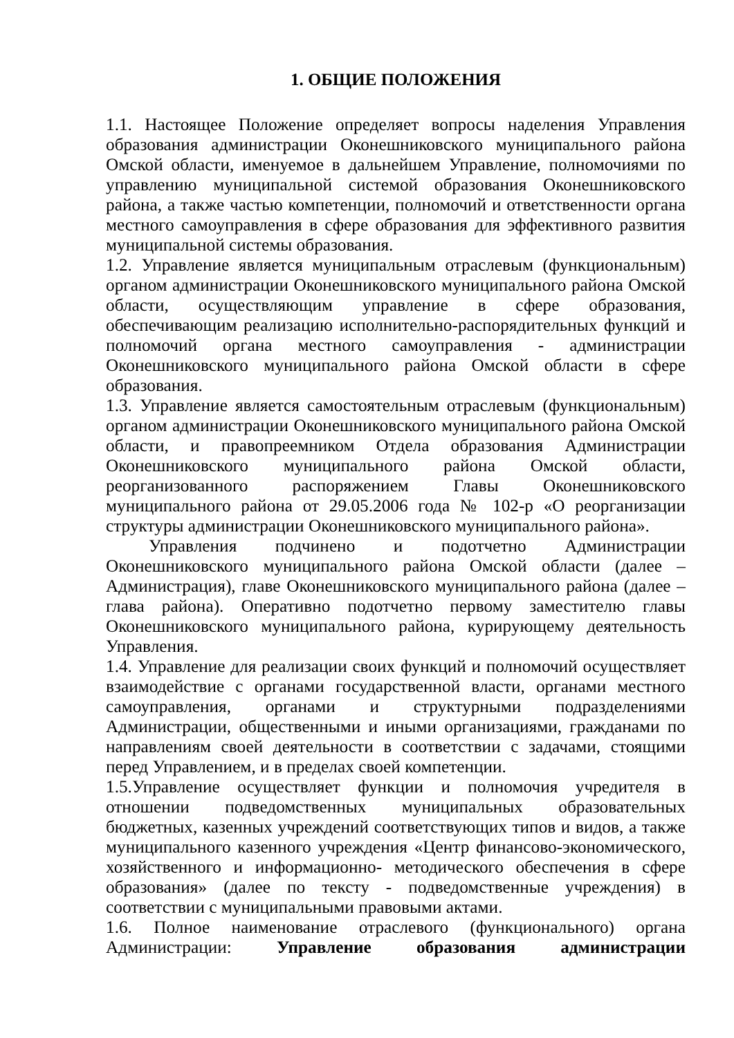1. ОБЩИЕ ПОЛОЖЕНИЯ
1.1. Настоящее Положение определяет вопросы наделения Управления образования администрации Оконешниковского муниципального района Омской области, именуемое в дальнейшем Управление, полномочиями по управлению муниципальной системой образования Оконешниковского района, а также частью компетенции, полномочий и ответственности органа местного самоуправления в сфере образования для эффективного развития муниципальной системы образования.
1.2. Управление является муниципальным отраслевым (функциональным) органом администрации Оконешниковского муниципального района Омской области, осуществляющим управление в сфере образования, обеспечивающим реализацию исполнительно-распорядительных функций и полномочий органа местного самоуправления - администрации Оконешниковского муниципального района Омской области в сфере образования.
1.3. Управление является самостоятельным отраслевым (функциональным) органом администрации Оконешниковского муниципального района Омской области, и правопреемником Отдела образования Администрации Оконешниковского муниципального района Омской области, реорганизованного распоряжением Главы Оконешниковского муниципального района от 29.05.2006 года № 102-р «О реорганизации структуры администрации Оконешниковского муниципального района».
Управления подчинено и подотчетно Администрации Оконешниковского муниципального района Омской области (далее – Администрация), главе Оконешниковского муниципального района (далее – глава района). Оперативно подотчетно первому заместителю главы Оконешниковского муниципального района, курирующему деятельность Управления.
1.4. Управление для реализации своих функций и полномочий осуществляет взаимодействие с органами государственной власти, органами местного самоуправления, органами и структурными подразделениями Администрации, общественными и иными организациями, гражданами по направлениям своей деятельности в соответствии с задачами, стоящими перед Управлением, и в пределах своей компетенции.
1.5.Управление осуществляет функции и полномочия учредителя в отношении подведомственных муниципальных образовательных бюджетных, казенных учреждений соответствующих типов и видов, а также муниципального казенного учреждения «Центр финансово-экономического, хозяйственного и информационно- методического обеспечения в сфере образования» (далее по тексту - подведомственные учреждения) в соответствии с муниципальными правовыми актами.
1.6. Полное наименование отраслевого (функционального) органа Администрации: Управление образования администрации